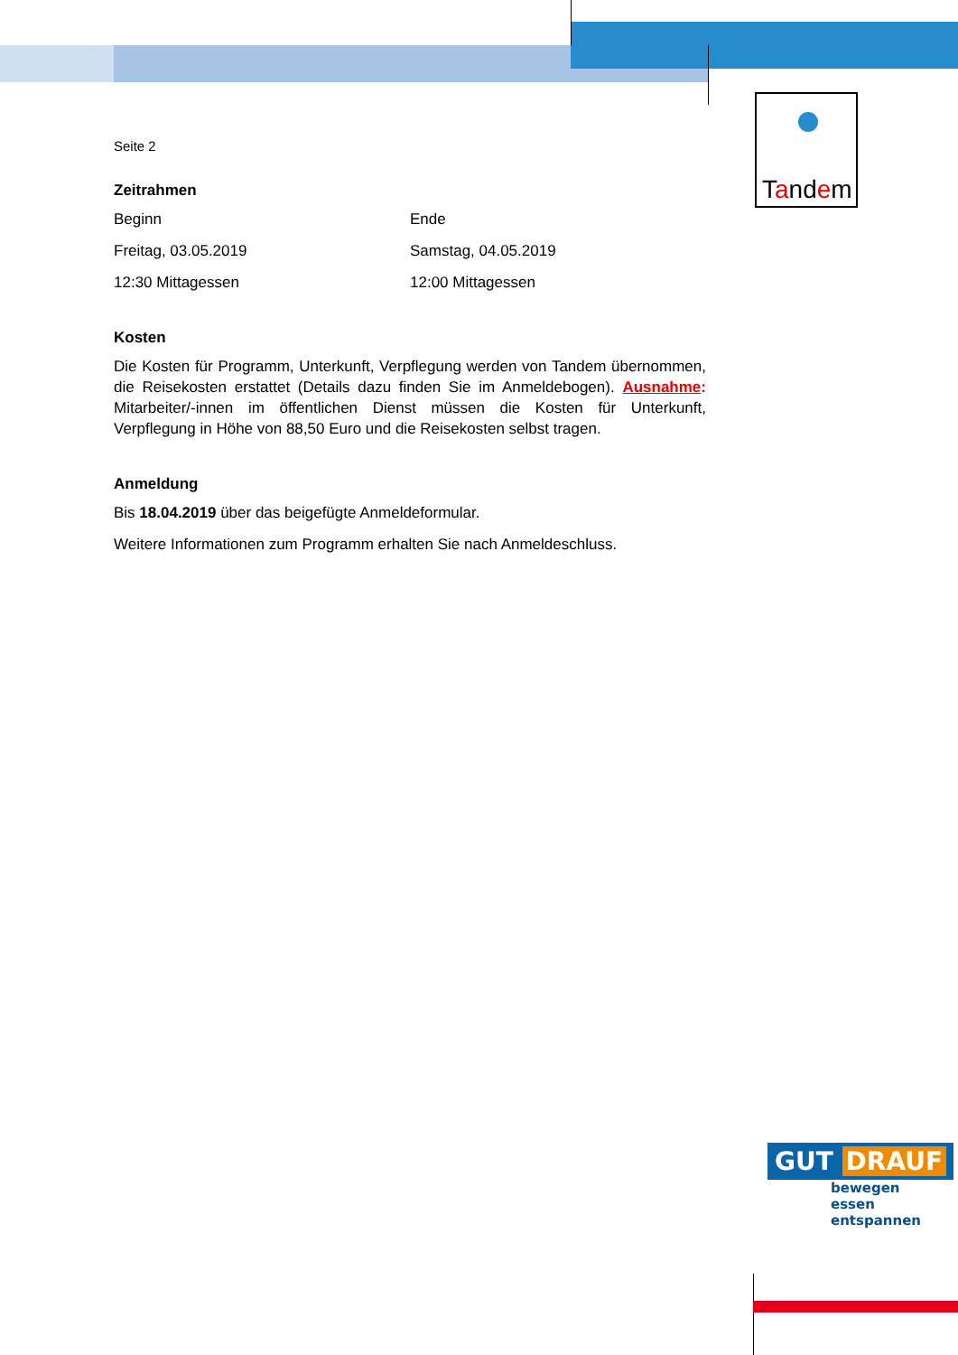Tandem
Seite 2
Zeitrahmen
Beginn Ende
Freitag, 03.05.2019 Samstag, 04.05.2019
12:30 Mittagessen 12:00 Mittagessen
Kosten
Die Kosten für Programm, Unterkunft, Verpflegung werden von Tandem übernommen, die Reisekosten erstattet (Details dazu finden Sie im Anmeldebogen). Ausnahme: Mitarbeiter/-innen im öffentlichen Dienst müssen die Kosten für Unterkunft, Verpflegung in Höhe von 88,50 Euro und die Reisekosten selbst tragen.
Anmeldung
Bis 18.04.2019 über das beigefügte Anmeldeformular.
Weitere Informationen zum Programm erhalten Sie nach Anmeldeschluss.
GUT DRAUF
bewegen
essen
entspannen